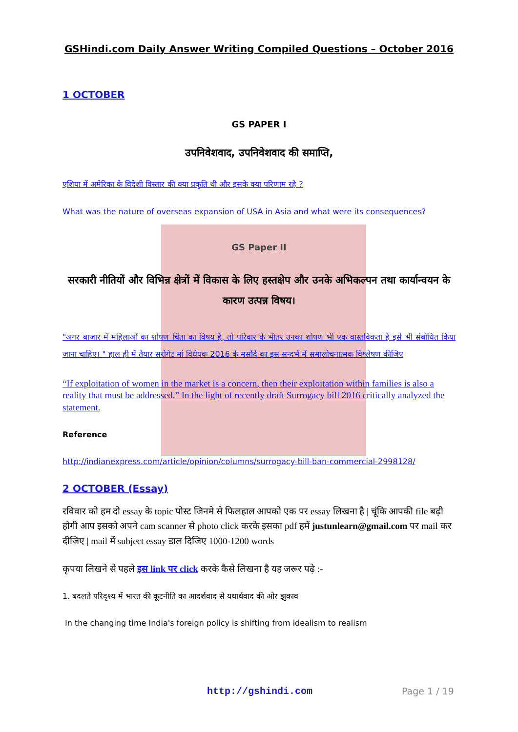GSHindi.com Daily Answer Writing Compiled Questions – October 2016
1 OCTOBER
GS PAPER I
उपनिवेशवाद, उपनिवेशवाद की समाप्ति,
एशिया में अमेरिका के विदेशी विस्तार की क्या प्रकृति थी और इसके क्या परिणाम रहे ?
What was the nature of overseas expansion of USA in Asia and what were its consequences?
GS Paper II
सरकारी नीतियों और विभिन्न क्षेत्रों में विकास के लिए हस्तक्षेप और उनके अभिकल्पन तथा कार्यान्वयन के कारण उत्पन्न विषय।
"अगर बाजार में महिलाओं का शोषण चिंता का विषय है, तो परिवार के भीतर उनका शोषण भी एक वास्तविकता है इसे भी संबोधित किया जाना चाहिए। " हाल ही में तैयार सरोगेट मां विधेयक 2016 के मसौदे का इस सन्दर्भ में समालोचनात्मक विश्लेषण कीजिए
“If exploitation of women in the market is a concern, then their exploitation within families is also a reality that must be addressed.” In the light of recently draft Surrogacy bill 2016 critically analyzed the statement.
Reference
http://indianexpress.com/article/opinion/columns/surrogacy-bill-ban-commercial-2998128/
2 OCTOBER (Essay)
रविवार को हम दो essay के topic पोस्ट जिनमे से फिलहाल आपको एक पर essay लिखना है | चूंकि आपकी file बढ़ी होगी आप इसको अपने cam scanner से photo click करके इसका pdf हमें justunlearn@gmail.com पर mail कर दीजिए | mail में subject essay डाल दिजिए 1000-1200 words
कृपया लिखने से पहले इस link पर click करके कैसे लिखना है यह जरूर पढ़े :-
1. बदलते परिदृश्य में भारत की कूटनीति का आदर्शवाद से यथार्थवाद की ओर झुकाव
In the changing time India's foreign policy is shifting from idealism to realism
http://gshindi.com Page 1 / 19